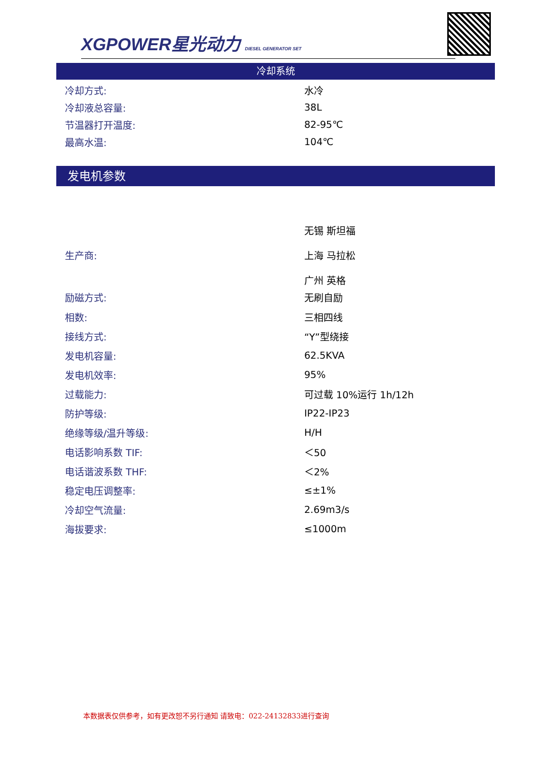XGPOWER星光动力 DIESEL GENERATOR SET
冷却系统
| 冷却方式: | 水冷 |
| 冷却液总容量: | 38L |
| 节温器打开温度: | 82-95℃ |
| 最高水温: | 104℃ |
发电机参数
| 生产商: | 无锡 斯坦福 上海 马拉松 广州 英格 |
| 励磁方式: | 无刷自励 |
| 相数: | 三相四线 |
| 接线方式: | “Y”型绕接 |
| 发电机容量: | 62.5KVA |
| 发电机效率: | 95% |
| 过载能力: | 可过载 10%运行 1h/12h |
| 防护等级: | IP22-IP23 |
| 绝缘等级/温升等级: | H/H |
| 电话影响系数 TIF: | ＜50 |
| 电话谐波系数 THF: | ＜2% |
| 稳定电压调整率: | ≤±1% |
| 冷却空气流量: | 2.69m3/s |
| 海拔要求: | ≤1000m |
本数据表仅供参考，如有更改恕不另行通知 请致电：022-24132833进行查询